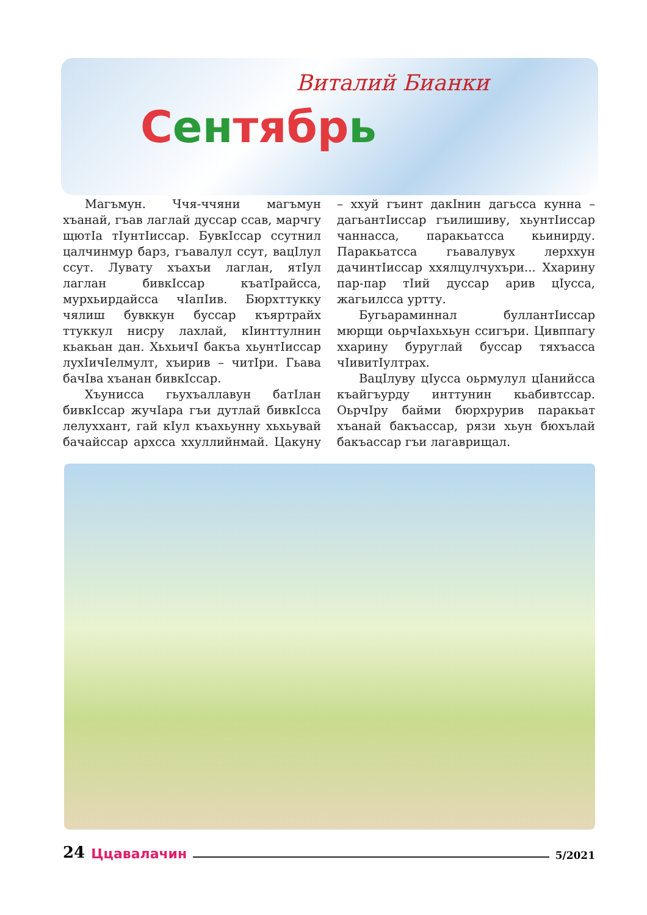Виталий Бианки
Сентябрь
Магъмун. Ччя-ччяни магъмун хъанай, гъав лаглай дуссар ссав, марчгу щютIа тIунтIиссар. БувкIссар ссутнил цалчинмур барз, гъавалул ссут, вацIлул ссут. Лувату хъахъи лаглан, ятIул лаглан бивкIссар къатIрайсса, мурхьирдайсса чIапIив. Бюрхттукку чялиш бувккун буссар къяртрайх ттуккул нисру лахлай, кIинттулнин кьакьан дан. ХьхьичI бакъа хьунтIиссар лухIичIелмулт, хъирив – читIри. Гьава бачIва хъанан бивкIссар.
Хъунисса гьухъаллавун батIлан бивкIссар жучIара гъи дутлай бивкIсса лелуххант, гай кIул къахьунну хьхьувай бачайссар архсса ххуллийнмай. Цакуну – ххуй гъинт дакIнин дагьсса кунна – дагьантIиссар гъилишиву, хьунтIиссар чаннасса, паракьатсса кьинирду. Паракьатсса гьавалувух лерххун дачинтIиссар ххялцулчухъри... Ххарину пар-пар тIий дуссар арив цIусса, жагьилсса уртту.
Бугьараминнал буллантIиссар мюрщи оьрчIахьхьун ссигъри. Цивппагу ххарину буруглай буссар тяхъасса чIивитIултрах.
ВацIлуву цIусса оьрмулул цIанийсса къайгъурду инттунин кьабивтссар. ОьрчIру байми бюрхрурив паракьат хъанай бакъассар, рязи хьун бюхълай бакъассар гъи лагаврищал.
24 Ццавалачин 5/2021